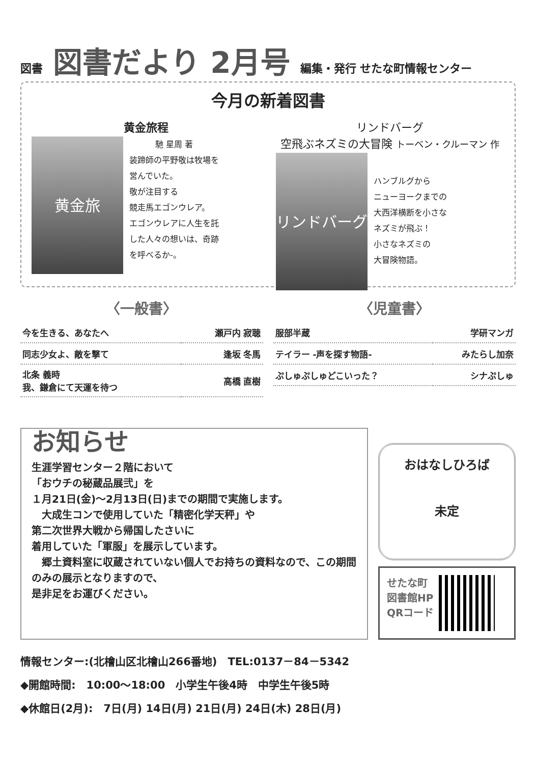図書 図書だより 2月号 編集・発行 せたな町情報センター
今月の新着図書
黄金旅程
黄金旅
馳 星周 著
装蹄師の平野敬は牧場を
営んでいた。
敬が注目する
競走馬エゴンウレア。
エゴンウレアに人生を託
した人々の想いは、奇跡
を呼べるか-。
リンドバーグ
空飛ぶネズミの大冒険 トーベン・クルーマン 作
リンドバーグ
ハンブルグから
ニューヨークまでの
大西洋横断を小さな
ネズミが飛ぶ！
小さなネズミの
大冒険物語。
〈一般書〉
| 今を生きる、あなたへ | 瀬戸内 寂聴 |
| 同志少女よ、敵を撃て | 逢坂 冬馬 |
| 北条 義時 我、鎌倉にて天運を待つ | 高橋 直樹 |
〈児童書〉
| 服部半蔵 | 学研マンガ |
| テイラー -声を探す物語- | みたらし加奈 |
| ぷしゅぷしゅどこいった？ | シナぷしゅ |
お知らせ
生涯学習センター２階において
「おウチの秘蔵品展弐」を
１月21日(金)～2月13日(日)までの期間で実施します。
　大成生コンで使用していた「精密化学天秤」や
第二次世界大戦から帰国したさいに
着用していた「軍服」を展示しています。
　郷土資料室に収蔵されていない個人でお持ちの資料なので、この期間のみの展示となりますので、
是非足をお運びください。
おはなしひろば
未定
せたな町
図書館HP
QRコード
情報センター:(北檜山区北檜山266番地)　TEL:0137－84－5342
◆開館時間:　10:00～18:00　小学生午後4時　中学生午後5時
◆休館日(2月):　7日(月) 14日(月) 21日(月) 24日(木) 28日(月)